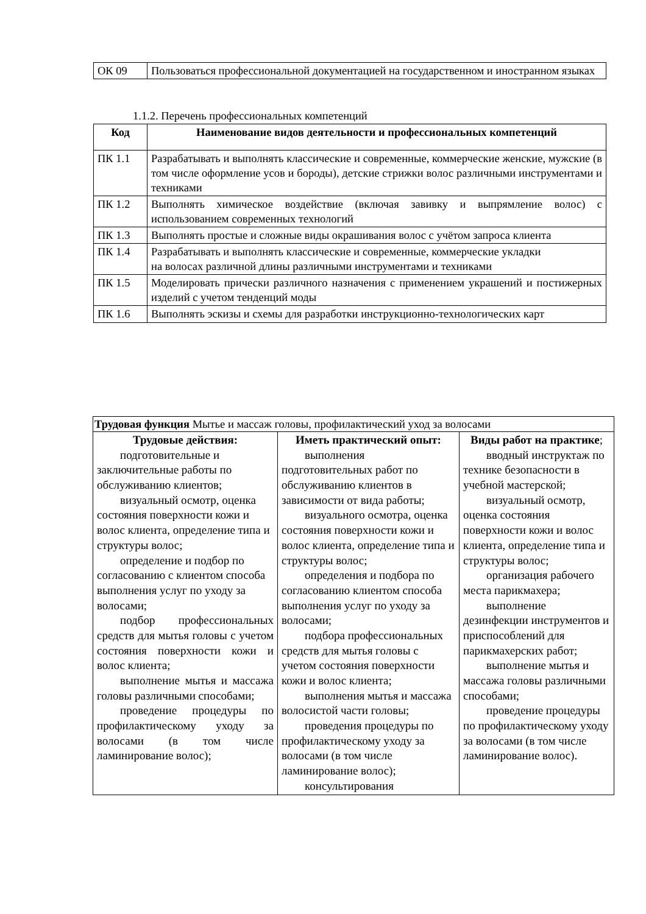| ОК 09 | Пользоваться профессиональной документацией на государственном и иностранном языках |
1.1.2. Перечень профессиональных компетенций
| Код | Наименование видов деятельности и профессиональных компетенций |
| --- | --- |
| ПК 1.1 | Разрабатывать и выполнять классические и современные, коммерческие женские, мужские (в том числе оформление усов и бороды), детские стрижки волос различными инструментами и техниками |
| ПК 1.2 | Выполнять химическое воздействие (включая завивку и выпрямление волос) с использованием современных технологий |
| ПК 1.3 | Выполнять простые и сложные виды окрашивания волос с учётом запроса клиента |
| ПК 1.4 | Разрабатывать и выполнять классические и современные, коммерческие укладки на волосах различной длины различными инструментами и техниками |
| ПК 1.5 | Моделировать прически различного назначения с применением украшений и постижерных изделий с учетом тенденций моды |
| ПК 1.6 | Выполнять эскизы и схемы для разработки инструкционно-технологических карт |
| Трудовая функция Мытье и массаж головы, профилактический уход за волосами | | |
| Трудовые действия: подготовительные и заключительные работы по обслуживанию клиентов; визуальный осмотр, оценка состояния поверхности кожи и волос клиента, определение типа и структуры волос; определение и подбор по согласованию с клиентом способа выполнения услуг по уходу за волосами; подбор профессиональных средств для мытья головы с учетом состояния поверхности кожи и волос клиента; выполнение мытья и массажа головы различными способами; проведение процедуры по профилактическому уходу за волосами (в том числе ламинирование волос); | Иметь практический опыт: выполнения подготовительных работ по обслуживанию клиентов в зависимости от вида работы; визуального осмотра, оценка состояния поверхности кожи и волос клиента, определение типа и структуры волос; определения и подбора по согласованию клиентом способа выполнения услуг по уходу за волосами; подбора профессиональных средств для мытья головы с учетом состояния поверхности кожи и волос клиента; выполнения мытья и массажа волосистой части головы; проведения процедуры по профилактическому уходу за волосами (в том числе ламинирование волос); консультирования | Виды работ на практике ; вводный инструктаж по технике безопасности в учебной мастерской; визуальный осмотр, оценка состояния поверхности кожи и волос клиента, определение типа и структуры волос; организация рабочего места парикмахера; выполнение дезинфекции инструментов и приспособлений для парикмахерских работ; выполнение мытья и массажа головы различными способами; проведение процедуры по профилактическому уходу за волосами (в том числе ламинирование волос). |